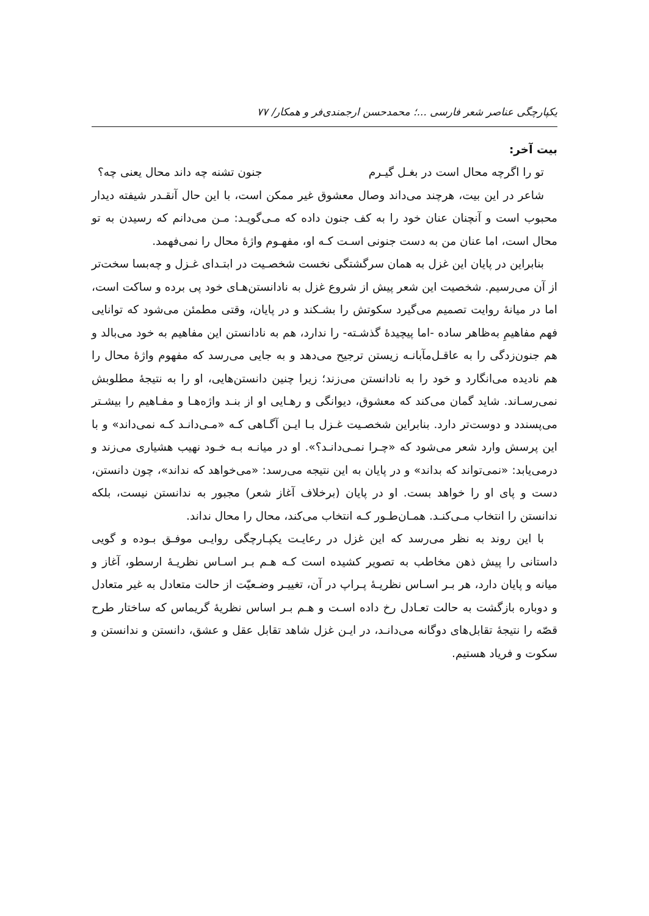یکپارچگی عناصر شعر فارسی ...؛ محمدحسن ارجمندی‌فر و همکار/ ۷۷
بیت آخر:
تو را اگرچه محال است در بغـل گیـرم جنون تشنه چه داند محال یعنی چه؟
شاعر در این بیت، هرچند می‌داند وصال معشوق غیر ممکن است، با این حال آنقـدر شیفته دیدار محبوب است و آنچنان عنان خود را به کف جنون داده که مـی‌گویـد: مـن می‌دانم که رسیدن به تو محال است، اما عنان من به دست جنونی اسـت کـه او، مفهـوم واژۀ محال را نمی‌فهمد.
بنابراین در پایان این غزل به همان سرگشتگی نخست شخصـیت در ابتـدای غـزل و چه‌بسا سخت‌تر از آن می‌رسیم. شخصیت این شعر پیش از شروع غزل به نادانستن‌هـای خود پی برده و ساکت است، اما در میانۀ روایت تصمیم می‌گیرد سکوتش را بشـکند و در پایان، وقتی مطمئن می‌شود که توانایی فهم مفاهیمِ به‌ظاهر ساده -اما پیچیدۀ گذشـته- را ندارد، هم به نادانستن این مفاهیم به خود می‌بالد و هم جنون‌زدگی را به عاقـل‌مآبانـه زیستن ترجیح می‌دهد و به جایی می‌رسد که مفهوم واژۀ محال را هم نادیده می‌انگارد و خود را به نادانستن می‌زند؛ زیرا چنین دانستن‌هایی، او را به نتیجۀ مطلوبش نمی‌رسـاند. شاید گمان می‌کند که معشوق، دیوانگی و رهـایی او از بنـد واژه‌هـا و مفـاهیم را بیشـتر می‌پسندد و دوست‌تر دارد. بنابراین شخصـیت غـزل بـا ایـن آگـاهی کـه «مـی‌دانـد کـه نمی‌داند» و با این پرسش وارد شعر می‌شود که «چـرا نمـی‌دانـد؟». او در میانـه بـه خـود نهیب هشیاری می‌زند و درمی‌یابد: «نمی‌تواند که بداند» و در پایان به این نتیجه می‌رسد: «می‌خواهد که نداند»، چون دانستن، دست و پای او را خواهد بست. او در پایان (برخلاف آغاز شعر) مجبور به ندانستن نیست، بلکه ندانستن را انتخاب مـی‌کنـد. همـان‌طـور کـه انتخاب می‌کند، محال را محال نداند.
با این روند به نظر می‌رسد که این غزل در رعایـت یکپـارچگی روایـی موفـق بـوده و گویی داستانی را پیش ذهن مخاطب به تصویر کشیده است کـه هـم بـر اسـاس نظریـۀ ارسطو، آغاز و میانه و پایان دارد، هر بـر اسـاس نظریـۀ پـراپ در آن، تغییـر وضـعیّت از حالت متعادل به غیر متعادل و دوباره بازگشت به حالت تعـادل رخ داده اسـت و هـم بـر اساس نظریۀ گریماس که ساختار طرح قصّه را نتیجۀ تقابل‌های دوگانه می‌دانـد، در ایـن غزل شاهد تقابل عقل و عشق، دانستن و ندانستن و سکوت و فریاد هستیم.